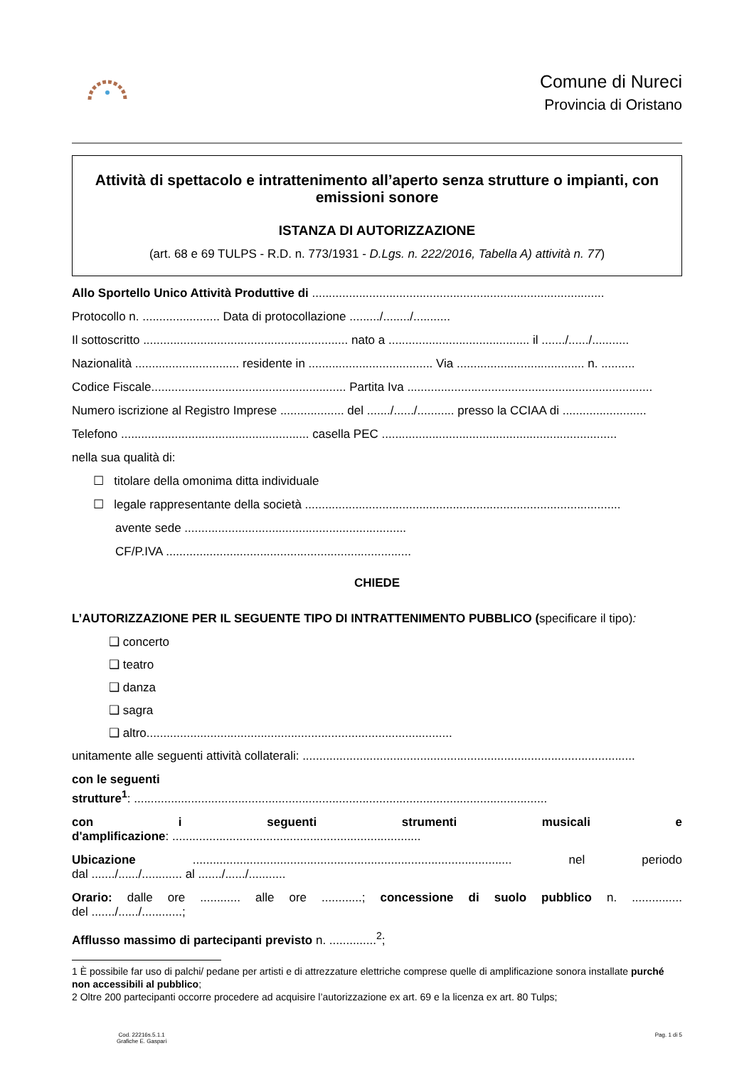Comune di Nureci
Provincia di Oristano
Attività di spettacolo e intrattenimento all’aperto senza strutture o impianti, con emissioni sonore
ISTANZA DI AUTORIZZAZIONE
(art. 68 e 69 TULPS - R.D. n. 773/1931 - D.Lgs. n. 222/2016, Tabella A) attività n. 77)
Allo Sportello Unico Attività Produttive di .......................................................................................
Protocollo n. ....................... Data di protocollazione ........./......../...........
Il sottoscritto ............................................................. nato a .......................................... il ......./....../...........
Nazionalità ............................... residente in ..................................... Via ...................................... n. ..........
Codice Fiscale.......................................................... Partita Iva .........................................................................
Numero iscrizione al Registro Imprese ................... del ......./....../........... presso la CCIAA di .........................
Telefono ........................................................ casella PEC ......................................................................
nella sua qualità di:
☐ titolare della omonima ditta individuale
☐ legale rappresentante della società ..............................................................................................
avente sede ..................................................................
CF/P.IVA .........................................................................
CHIEDE
L’AUTORIZZAZIONE PER IL SEGUENTE TIPO DI INTRATTENIMENTO PUBBLICO (specificare il tipo):
❑ concerto
❑ teatro
❑ danza
❑ sagra
❑ altro...........................................................................................
unitamente alle seguenti attività collaterali: ...................................................................................................
con le seguenti
strutture<sup>1</sup>: ...........................................................................................................................
con i seguenti strumenti musicali e
d'amplificazione: ..........................................................................
Ubicazione ............................................................................................... nel periodo
dal ......./....../............ al ......./....../...........
Orario: dalle ore ............ alle ore ............; concessione di suolo pubblico n. ...............
del ......./....../............;
Afflusso massimo di partecipanti previsto n. ..............<sup>2</sup>;
1 È possibile far uso di palchi/ pedane per artisti e di attrezzature elettriche comprese quelle di amplificazione sonora installate purché non accessibili al pubblico;
2 Oltre 200 partecipanti occorre procedere ad acquisire l’autorizzazione ex art. 69 e la licenza ex art. 80 Tulps;
Cod. 22216s.5.1.1
Grafiche E. Gaspari
Pag. 1 di 5